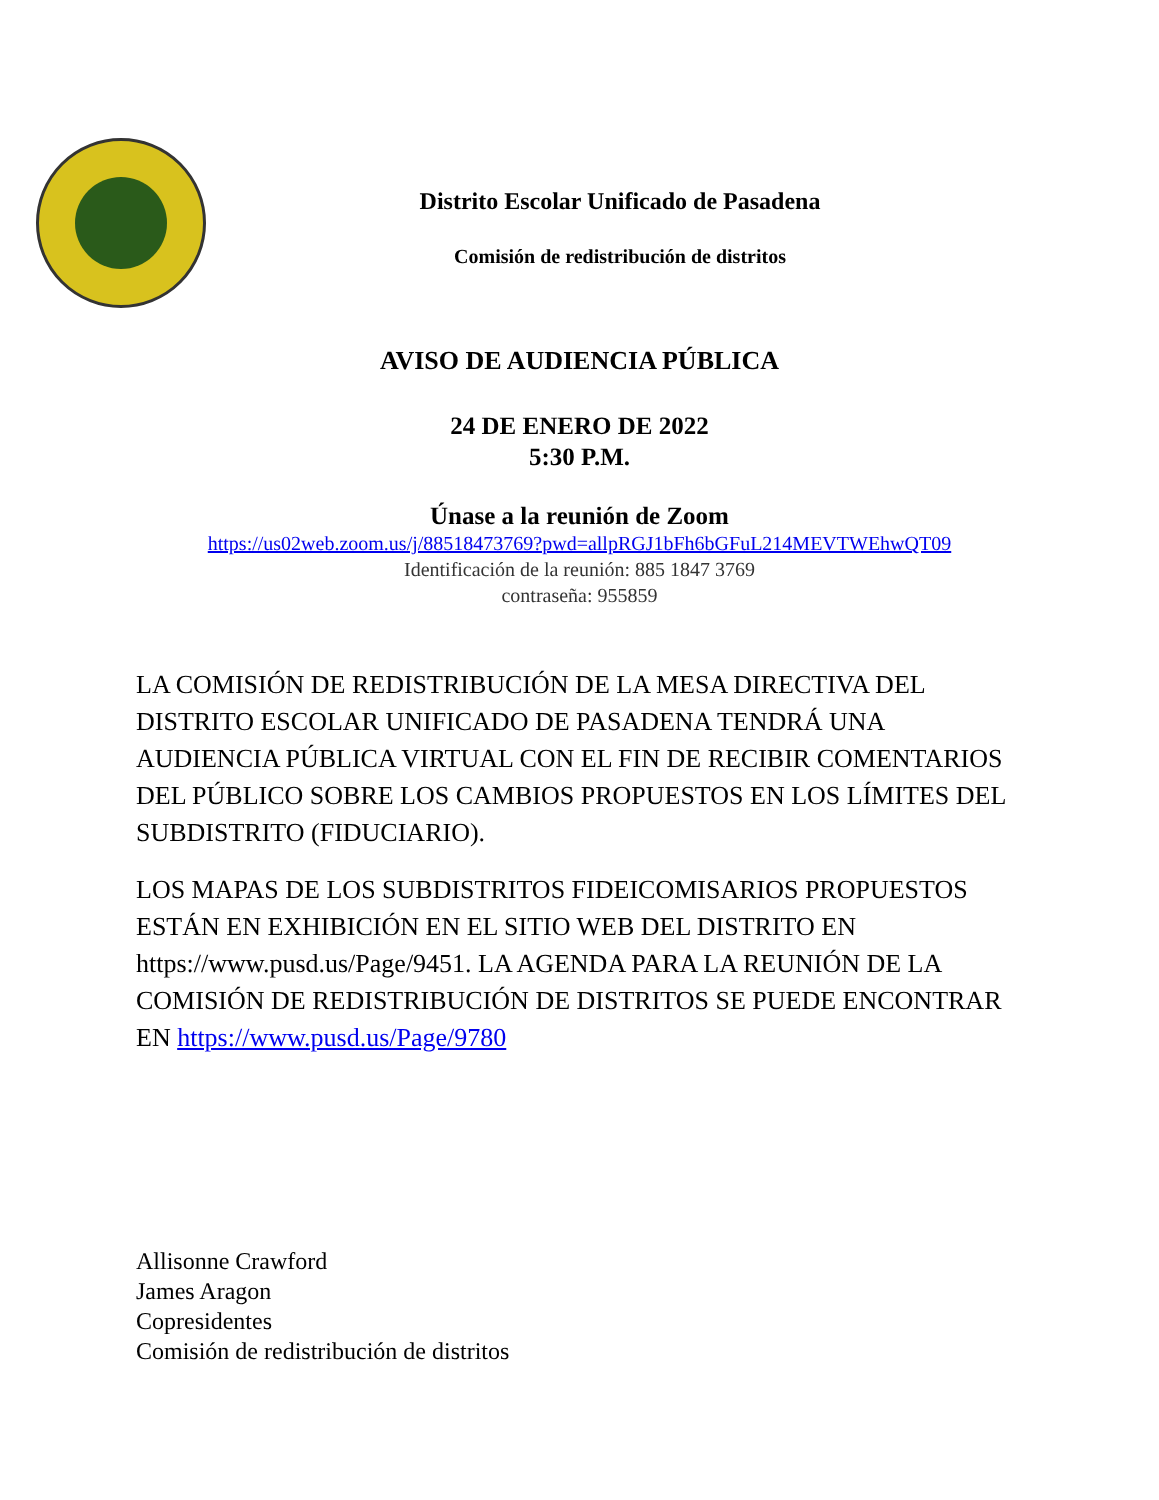Distrito Escolar Unificado de Pasadena
Comisión de redistribución de distritos
AVISO DE AUDIENCIA PÚBLICA
24 DE ENERO DE 2022
5:30 P.M.
Únase a la reunión de Zoom
https://us02web.zoom.us/j/88518473769?pwd=allpRGJ1bFh6bGFuL214MEVTWEhwQT09
Identificación de la reunión: 885 1847 3769
contraseña: 955859
LA COMISIÓN DE REDISTRIBUCIÓN DE LA MESA DIRECTIVA DEL DISTRITO ESCOLAR UNIFICADO DE PASADENA TENDRÁ UNA AUDIENCIA PÚBLICA VIRTUAL CON EL FIN DE RECIBIR COMENTARIOS DEL PÚBLICO SOBRE LOS CAMBIOS PROPUESTOS EN LOS LÍMITES DEL SUBDISTRITO (FIDUCIARIO).
LOS MAPAS DE LOS SUBDISTRITOS FIDEICOMISARIOS PROPUESTOS ESTÁN EN EXHIBICIÓN EN EL SITIO WEB DEL DISTRITO EN https://www.pusd.us/Page/9451. LA AGENDA PARA LA REUNIÓN DE LA COMISIÓN DE REDISTRIBUCIÓN DE DISTRITOS SE PUEDE ENCONTRAR EN https://www.pusd.us/Page/9780
Allisonne Crawford
James Aragon
Copresidentes
Comisión de redistribución de distritos